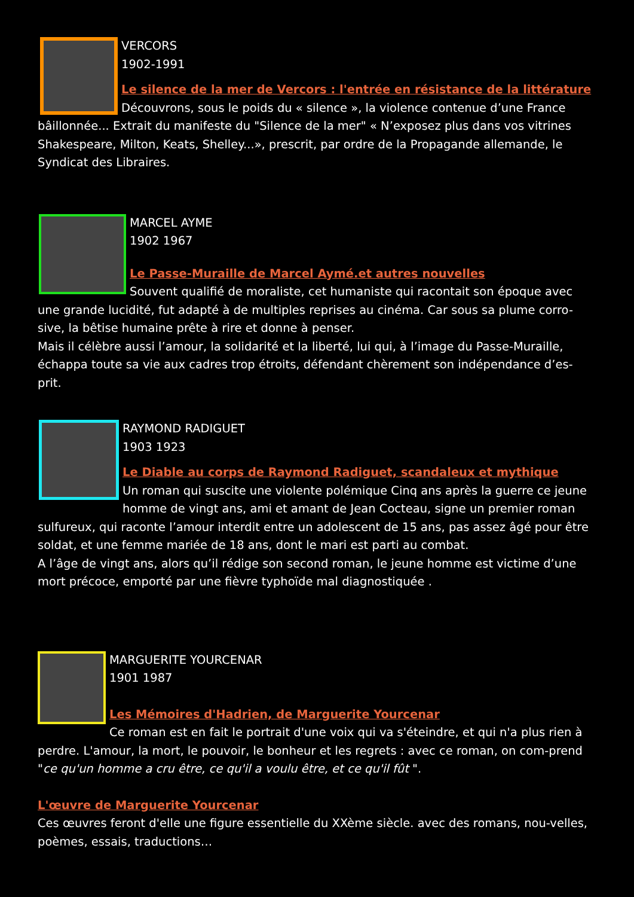VERCORS
1902-1991
Le silence de la mer de Vercors : l'entrée en résistance de la littérature
Découvrons, sous le poids du « silence », la violence contenue d’une France bâillonnée... Extrait du manifeste du "Silence de la mer" « N’exposez plus dans vos vitrines Shakespeare, Milton, Keats, Shelley...», prescrit, par ordre de la Propagande allemande, le Syndicat des Libraires.
MARCEL AYME
1902 1967
Le Passe-Muraille de Marcel Aymé.et autres nouvelles
Souvent qualifié de moraliste, cet humaniste qui racontait son époque avec une grande lucidité, fut adapté à de multiples reprises au cinéma. Car sous sa plume corro-sive, la bêtise humaine prête à rire et donne à penser.
Mais il célèbre aussi l’amour, la solidarité et la liberté, lui qui, à l’image du Passe-Muraille, échappa toute sa vie aux cadres trop étroits, défendant chèrement son indépendance d’es-prit.
RAYMOND RADIGUET
1903 1923
Le Diable au corps de Raymond Radiguet, scandaleux et mythique
Un roman qui suscite une violente polémique Cinq ans après la guerre ce jeune homme de vingt ans, ami et amant de Jean Cocteau, signe un premier roman sulfureux, qui raconte l’amour interdit entre un adolescent de 15 ans, pas assez âgé pour être soldat, et une femme mariée de 18 ans, dont le mari est parti au combat.
A l’âge de vingt ans, alors qu’il rédige son second roman, le jeune homme est victime d’une mort précoce, emporté par une fièvre typhoïde mal diagnostiquée .
MARGUERITE YOURCENAR
1901 1987
Les Mémoires d'Hadrien, de Marguerite Yourcenar
Ce roman est en fait le portrait d'une voix qui va s'éteindre, et qui n'a plus rien à perdre. L'amour, la mort, le pouvoir, le bonheur et les regrets : avec ce roman, on com-prend "ce qu'un homme a cru être, ce qu'il a voulu être, et ce qu'il fût ".
L'œuvre de Marguerite Yourcenar
Ces œuvres feront d'elle une figure essentielle du XXème siècle. avec des romans, nou-velles, poèmes, essais, traductions…